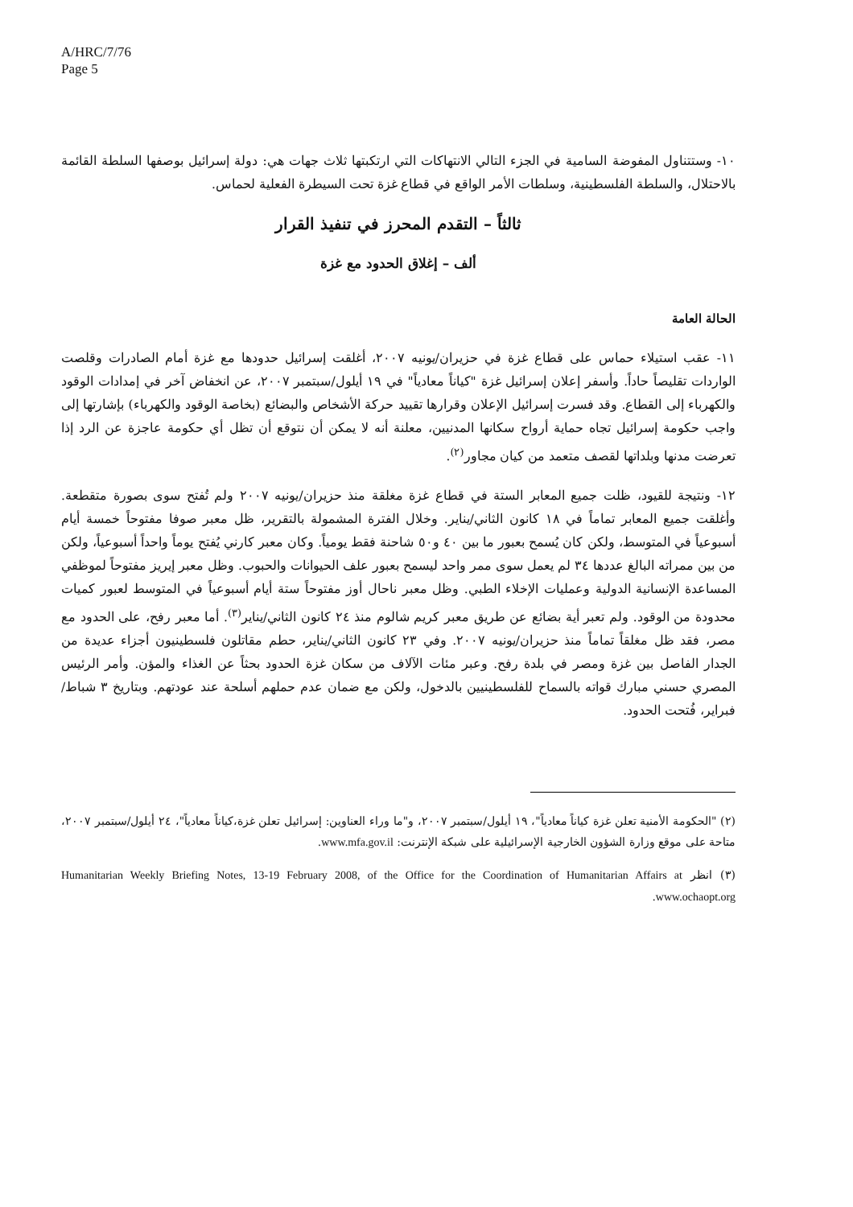A/HRC/7/76
Page 5
١٠- وستتناول المفوضة السامية في الجزء التالي الانتهاكات التي ارتكبتها ثلاث جهات هي: دولة إسرائيل بوصفها السلطة القائمة بالاحتلال، والسلطة الفلسطينية، وسلطات الأمر الواقع في قطاع غزة تحت السيطرة الفعلية لحماس.
ثالثاً – التقدم المحرز في تنفيذ القرار
ألف – إغلاق الحدود مع غزة
الحالة العامة
١١- عقب استيلاء حماس على قطاع غزة في حزيران/يونيه ٢٠٠٧، أغلقت إسرائيل حدودها مع غزة أمام الصادرات وقلصت الواردات تقليصاً حاداً. وأسفر إعلان إسرائيل غزة "كياناً معادياً" في ١٩ أيلول/سبتمبر ٢٠٠٧، عن انخفاض آخر في إمدادات الوقود والكهرباء إلى القطاع. وقد فسرت إسرائيل الإعلان وقرارها تقييد حركة الأشخاص والبضائع (بخاصة الوقود والكهرباء) بإشارتها إلى واجب حكومة إسرائيل تجاه حماية أرواح سكانها المدنيين، معلنة أنه لا يمكن أن نتوقع أن تظل أي حكومة عاجزة عن الرد إذا تعرضت مدنها وبلداتها لقصف متعمد من كيان مجاور<sup>(٢)</sup>.
١٢- ونتيجة للقيود، ظلت جميع المعابر الستة في قطاع غزة مغلقة منذ حزيران/يونيه ٢٠٠٧ ولم تُفتح سوى بصورة متقطعة. وأغلقت جميع المعابر تماماً في ١٨ كانون الثاني/يناير. وخلال الفترة المشمولة بالتقرير، ظل معبر صوفا مفتوحاً خمسة أيام أسبوعياً في المتوسط، ولكن كان يُسمح بعبور ما بين ٤٠ و٥٠ شاحنة فقط يومياً. وكان معبر كارني يُفتح يوماً واحداً أسبوعياً، ولكن من بين ممراته البالغ عددها ٣٤ لم يعمل سوى ممر واحد ليسمح بعبور علف الحيوانات والحبوب. وظل معبر إيريز مفتوحاً لموظفي المساعدة الإنسانية الدولية وعمليات الإخلاء الطبي. وظل معبر ناحال أوز مفتوحاً ستة أيام أسبوعياً في المتوسط لعبور كميات محدودة من الوقود. ولم تعبر أية بضائع عن طريق معبر كريم شالوم منذ ٢٤ كانون الثاني/يناير<sup>(٣)</sup>. أما معبر رفح، على الحدود مع مصر، فقد ظل مغلقاً تماماً منذ حزيران/يونيه ٢٠٠٧. وفي ٢٣ كانون الثاني/يناير، حطم مقاتلون فلسطينيون أجزاء عديدة من الجدار الفاصل بين غزة ومصر في بلدة رفح. وعبر مئات الآلاف من سكان غزة الحدود بحثاً عن الغذاء والمؤن. وأمر الرئيس المصري حسني مبارك قواته بالسماح للفلسطينيين بالدخول، ولكن مع ضمان عدم حملهم أسلحة عند عودتهم. وبتاريخ ٣ شباط/فبراير، فُتحت الحدود.
(٢) "الحكومة الأمنية تعلن غزة كياناً معادياً"، ١٩ أيلول/سبتمبر ٢٠٠٧، و"ما وراء العناوين: إسرائيل تعلن غزة،كياناً معادياً"، ٢٤ أيلول/سبتمبر ٢٠٠٧، متاحة على موقع وزارة الشؤون الخارجية الإسرائيلية على شبكة الإنترنت: www.mfa.gov.il.
(٣) انظر Humanitarian Weekly Briefing Notes, 13-19 February 2008, of the Office for the Coordination of Humanitarian Affairs at www.ochaopt.org.